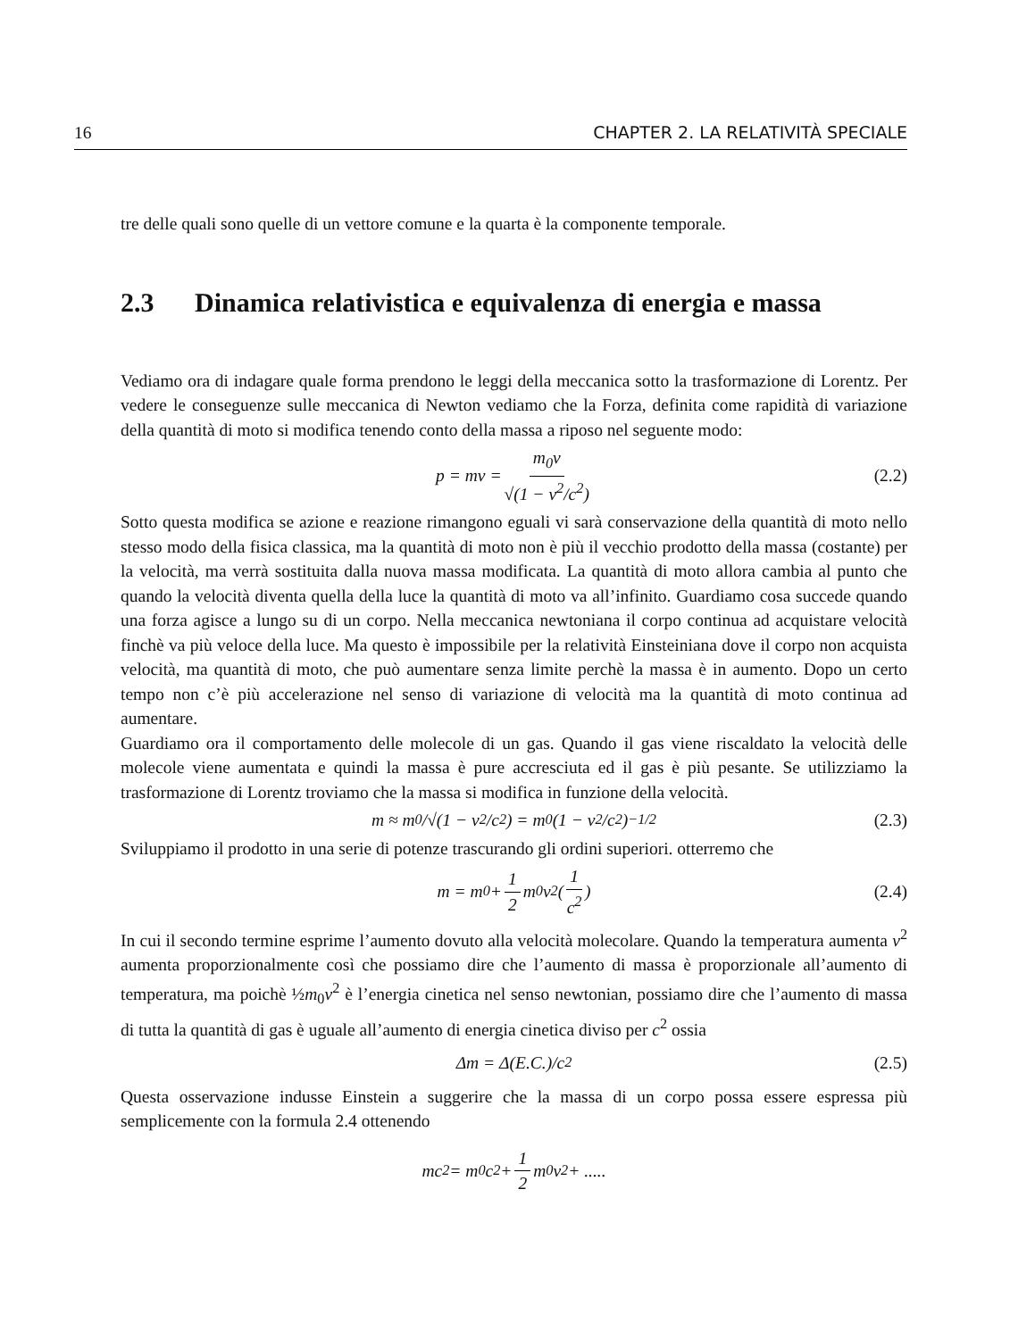16 CHAPTER 2. LA RELATIVITÀ SPECIALE
tre delle quali sono quelle di un vettore comune e la quarta è la componente temporale.
2.3 Dinamica relativistica e equivalenza di energia e massa
Vediamo ora di indagare quale forma prendono le leggi della meccanica sotto la trasformazione di Lorentz. Per vedere le conseguenze sulle meccanica di Newton vediamo che la Forza, definita come rapidità di variazione della quantità di moto si modifica tenendo conto della massa a riposo nel seguente modo:
p = mv = m<sub>0</sub>v √(1 − v<sup>2</sup>/c<sup>2</sup>) (2.2)
Sotto questa modifica se azione e reazione rimangono eguali vi sarà conservazione della quantità di moto nello stesso modo della fisica classica, ma la quantità di moto non è più il vecchio prodotto della massa (costante) per la velocità, ma verrà sostituita dalla nuova massa modificata. La quantità di moto allora cambia al punto che quando la velocità diventa quella della luce la quantità di moto va all’infinito. Guardiamo cosa succede quando una forza agisce a lungo su di un corpo. Nella meccanica newtoniana il corpo continua ad acquistare velocità finchè va più veloce della luce. Ma questo è impossibile per la relatività Einsteiniana dove il corpo non acquista velocità, ma quantità di moto, che può aumentare senza limite perchè la massa è in aumento. Dopo un certo tempo non c’è più accelerazione nel senso di variazione di velocità ma la quantità di moto continua ad aumentare.
Guardiamo ora il comportamento delle molecole di un gas. Quando il gas viene riscaldato la velocità delle molecole viene aumentata e quindi la massa è pure accresciuta ed il gas è più pesante. Se utilizziamo la trasformazione di Lorentz troviamo che la massa si modifica in funzione della velocità.
m ≈ m<sub>0</sub>/√(1 − v<sup>2</sup>/c<sup>2</sup>) = m<sub>0</sub>(1 − v<sup>2</sup>/c<sup>2</sup>)<sup>−1/2</sup> (2.3)
Sviluppiamo il prodotto in una serie di potenze trascurando gli ordini superiori. otterremo che
m = m<sub>0</sub> + 1 2 m<sub>0</sub>v<sup>2</sup>(1 c<sup>2</sup>) (2.4)
In cui il secondo termine esprime l’aumento dovuto alla velocità molecolare. Quando la temperatura aumenta v<sup>2</sup> aumenta proporzionalmente così che possiamo dire che l’aumento di massa è proporzionale all’aumento di temperatura, ma poichè ½m<sub>0</sub>v<sup>2</sup> è l’energia cinetica nel senso newtonian, possiamo dire che l’aumento di massa di tutta la quantità di gas è uguale all’aumento di energia cinetica diviso per c<sup>2</sup> ossia
Δm = Δ(E.C.)/c<sup>2</sup> (2.5)
Questa osservazione indusse Einstein a suggerire che la massa di un corpo possa essere espressa più semplicemente con la formula 2.4 ottenendo
mc<sup>2</sup> = m<sub>0</sub>c<sup>2</sup> + 1 2 m<sub>0</sub>v<sup>2</sup> + .....